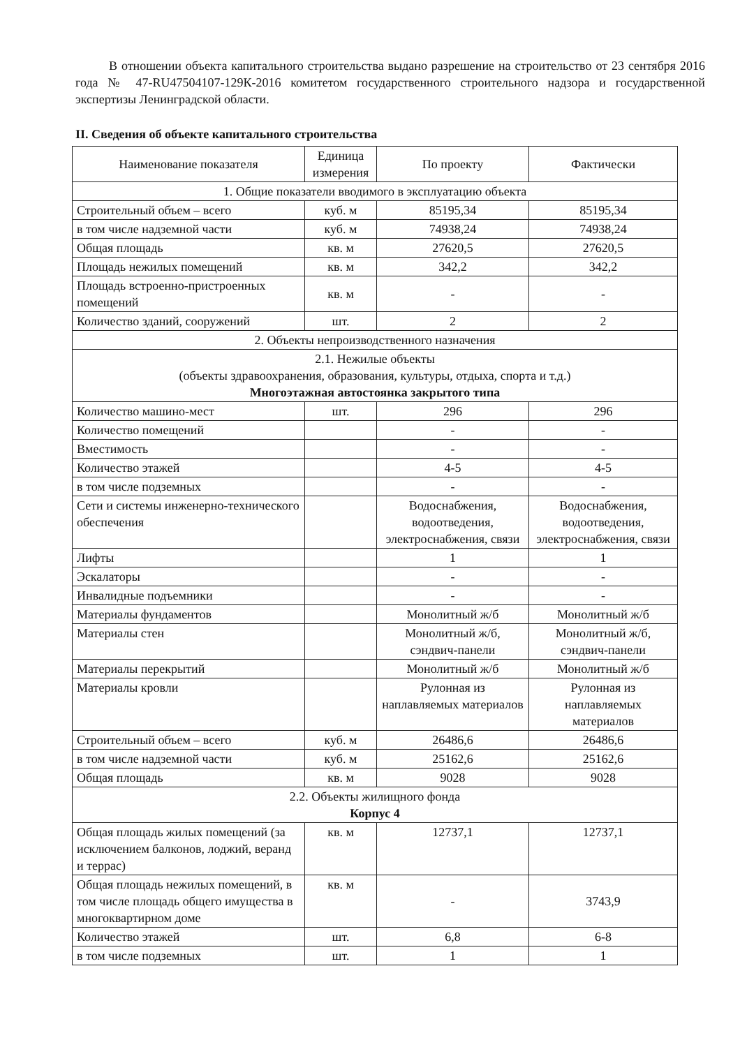В отношении объекта капитального строительства выдано разрешение на строительство от 23 сентября 2016 года № 47-RU47504107-129К-2016 комитетом государственного строительного надзора и государственной экспертизы Ленинградской области.
II. Сведения об объекте капитального строительства
| Наименование показателя | Единица измерения | По проекту | Фактически |
| --- | --- | --- | --- |
| 1. Общие показатели вводимого в эксплуатацию объекта | | | |
| Строительный объем – всего | куб. м | 85195,34 | 85195,34 |
| в том числе надземной части | куб. м | 74938,24 | 74938,24 |
| Общая площадь | кв. м | 27620,5 | 27620,5 |
| Площадь нежилых помещений | кв. м | 342,2 | 342,2 |
| Площадь встроенно-пристроенных помещений | кв. м | - | - |
| Количество зданий, сооружений | шт. | 2 | 2 |
| 2. Объекты непроизводственного назначения | | | |
| 2.1. Нежилые объекты (объекты здравоохранения, образования, культуры, отдыха, спорта и т.д.) Многоэтажная автостоянка закрытого типа | | | |
| Количество машино-мест | шт. | 296 | 296 |
| Количество помещений | | - | - |
| Вместимость | | - | - |
| Количество этажей | | 4-5 | 4-5 |
| в том числе подземных | | - | - |
| Сети и системы инженерно-технического обеспечения | | Водоснабжения, водоотведения, электроснабжения, связи | Водоснабжения, водоотведения, электроснабжения, связи |
| Лифты | | 1 | 1 |
| Эскалаторы | | - | - |
| Инвалидные подъемники | | - | - |
| Материалы фундаментов | | Монолитный ж/б | Монолитный ж/б |
| Материалы стен | | Монолитный ж/б, сэндвич-панели | Монолитный ж/б, сэндвич-панели |
| Материалы перекрытий | | Монолитный ж/б | Монолитный ж/б |
| Материалы кровли | | Рулонная из наплавляемых материалов | Рулонная из наплавляемых материалов |
| Строительный объем – всего | куб. м | 26486,6 | 26486,6 |
| в том числе надземной части | куб. м | 25162,6 | 25162,6 |
| Общая площадь | кв. м | 9028 | 9028 |
| 2.2. Объекты жилищного фонда Корпус 4 | | | |
| Общая площадь жилых помещений (за исключением балконов, лоджий, веранд и террас) | кв. м | 12737,1 | 12737,1 |
| Общая площадь нежилых помещений, в том числе площадь общего имущества в многоквартирном доме | кв. м | - | 3743,9 |
| Количество этажей | шт. | 6,8 | 6-8 |
| в том числе подземных | шт. | 1 | 1 |